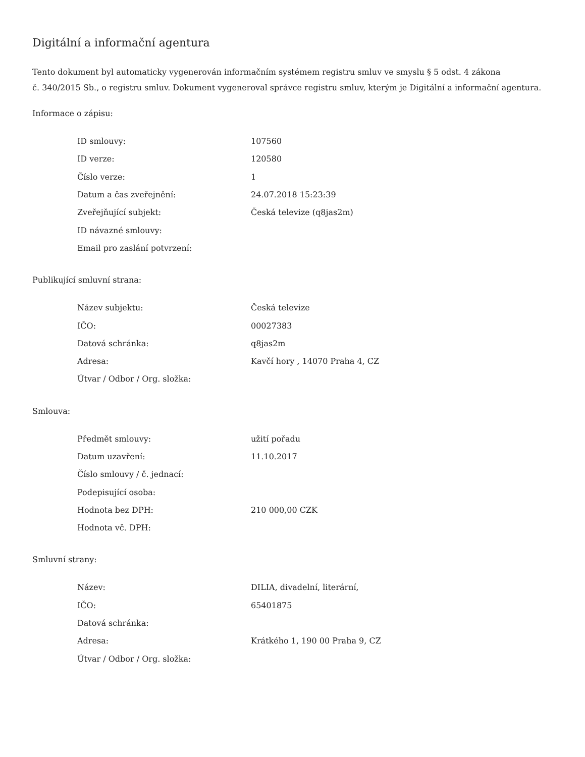Digitální a informační agentura
Tento dokument byl automaticky vygenerován informačním systémem registru smluv ve smyslu § 5 odst. 4 zákona
č. 340/2015 Sb., o registru smluv. Dokument vygeneroval správce registru smluv, kterým je Digitální a informační agentura.
Informace o zápisu:
| ID smlouvy: | 107560 |
| ID verze: | 120580 |
| Číslo verze: | 1 |
| Datum a čas zveřejnění: | 24.07.2018 15:23:39 |
| Zveřejňující subjekt: | Česká televize (q8jas2m) |
| ID návazné smlouvy: | |
| Email pro zaslání potvrzení: | |
Publikující smluvní strana:
| Název subjektu: | Česká televize |
| IČO: | 00027383 |
| Datová schránka: | q8jas2m |
| Adresa: | Kavčí hory , 14070 Praha 4, CZ |
| Útvar / Odbor / Org. složka: | |
Smlouva:
| Předmět smlouvy: | užití pořadu |
| Datum uzavření: | 11.10.2017 |
| Číslo smlouvy / č. jednací: | |
| Podepisující osoba: | |
| Hodnota bez DPH: | 210 000,00 CZK |
| Hodnota vč. DPH: | |
Smluvní strany:
| Název: | DILIA, divadelní, literární, |
| IČO: | 65401875 |
| Datová schránka: | |
| Adresa: | Krátkého 1, 190 00 Praha 9, CZ |
| Útvar / Odbor / Org. složka: | |